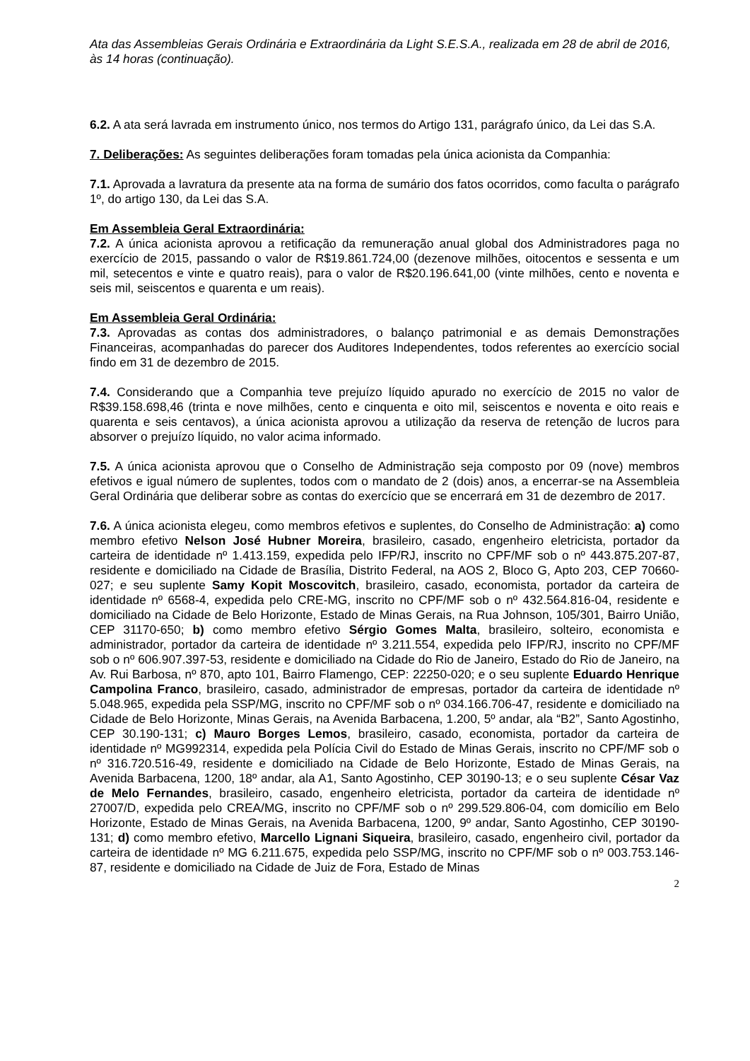Ata das Assembleias Gerais Ordinária e Extraordinária da Light S.E.S.A., realizada em 28 de abril de 2016, às 14 horas (continuação).
6.2. A ata será lavrada em instrumento único, nos termos do Artigo 131, parágrafo único, da Lei das S.A.
7. Deliberações: As seguintes deliberações foram tomadas pela única acionista da Companhia:
7.1. Aprovada a lavratura da presente ata na forma de sumário dos fatos ocorridos, como faculta o parágrafo 1º, do artigo 130, da Lei das S.A.
Em Assembleia Geral Extraordinária:
7.2. A única acionista aprovou a retificação da remuneração anual global dos Administradores paga no exercício de 2015, passando o valor de R$19.861.724,00 (dezenove milhões, oitocentos e sessenta e um mil, setecentos e vinte e quatro reais), para o valor de R$20.196.641,00 (vinte milhões, cento e noventa e seis mil, seiscentos e quarenta e um reais).
Em Assembleia Geral Ordinária:
7.3. Aprovadas as contas dos administradores, o balanço patrimonial e as demais Demonstrações Financeiras, acompanhadas do parecer dos Auditores Independentes, todos referentes ao exercício social findo em 31 de dezembro de 2015.
7.4. Considerando que a Companhia teve prejuízo líquido apurado no exercício de 2015 no valor de R$39.158.698,46 (trinta e nove milhões, cento e cinquenta e oito mil, seiscentos e noventa e oito reais e quarenta e seis centavos), a única acionista aprovou a utilização da reserva de retenção de lucros para absorver o prejuízo líquido, no valor acima informado.
7.5. A única acionista aprovou que o Conselho de Administração seja composto por 09 (nove) membros efetivos e igual número de suplentes, todos com o mandato de 2 (dois) anos, a encerrar-se na Assembleia Geral Ordinária que deliberar sobre as contas do exercício que se encerrará em 31 de dezembro de 2017.
7.6. A única acionista elegeu, como membros efetivos e suplentes, do Conselho de Administração: a) como membro efetivo Nelson José Hubner Moreira, brasileiro, casado, engenheiro eletricista, portador da carteira de identidade nº 1.413.159, expedida pelo IFP/RJ, inscrito no CPF/MF sob o nº 443.875.207-87, residente e domiciliado na Cidade de Brasília, Distrito Federal, na AOS 2, Bloco G, Apto 203, CEP 70660-027; e seu suplente Samy Kopit Moscovitch, brasileiro, casado, economista, portador da carteira de identidade nº 6568-4, expedida pelo CRE-MG, inscrito no CPF/MF sob o nº 432.564.816-04, residente e domiciliado na Cidade de Belo Horizonte, Estado de Minas Gerais, na Rua Johnson, 105/301, Bairro União, CEP 31170-650; b) como membro efetivo Sérgio Gomes Malta, brasileiro, solteiro, economista e administrador, portador da carteira de identidade nº 3.211.554, expedida pelo IFP/RJ, inscrito no CPF/MF sob o nº 606.907.397-53, residente e domiciliado na Cidade do Rio de Janeiro, Estado do Rio de Janeiro, na Av. Rui Barbosa, nº 870, apto 101, Bairro Flamengo, CEP: 22250-020; e o seu suplente Eduardo Henrique Campolina Franco, brasileiro, casado, administrador de empresas, portador da carteira de identidade nº 5.048.965, expedida pela SSP/MG, inscrito no CPF/MF sob o nº 034.166.706-47, residente e domiciliado na Cidade de Belo Horizonte, Minas Gerais, na Avenida Barbacena, 1.200, 5º andar, ala “B2”, Santo Agostinho, CEP 30.190-131; c) Mauro Borges Lemos, brasileiro, casado, economista, portador da carteira de identidade nº MG992314, expedida pela Polícia Civil do Estado de Minas Gerais, inscrito no CPF/MF sob o nº 316.720.516-49, residente e domiciliado na Cidade de Belo Horizonte, Estado de Minas Gerais, na Avenida Barbacena, 1200, 18º andar, ala A1, Santo Agostinho, CEP 30190-13; e o seu suplente César Vaz de Melo Fernandes, brasileiro, casado, engenheiro eletricista, portador da carteira de identidade nº 27007/D, expedida pelo CREA/MG, inscrito no CPF/MF sob o nº 299.529.806-04, com domicílio em Belo Horizonte, Estado de Minas Gerais, na Avenida Barbacena, 1200, 9º andar, Santo Agostinho, CEP 30190-131; d) como membro efetivo, Marcello Lignani Siqueira, brasileiro, casado, engenheiro civil, portador da carteira de identidade nº MG 6.211.675, expedida pelo SSP/MG, inscrito no CPF/MF sob o nº 003.753.146-87, residente e domiciliado na Cidade de Juiz de Fora, Estado de Minas
2